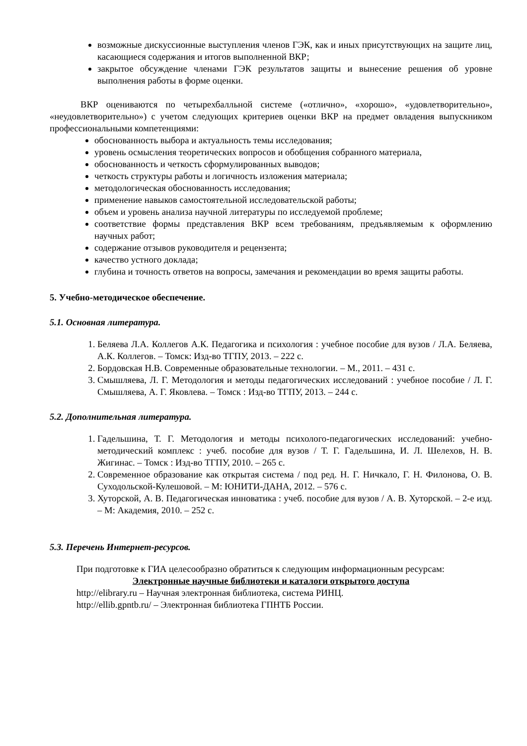возможные дискуссионные выступления членов ГЭК, как и иных присутствующих на защите лиц, касающиеся содержания и итогов выполненной ВКР;
закрытое обсуждение членами ГЭК результатов защиты и вынесение решения об уровне выполнения работы в форме оценки.
ВКР оцениваются по четырехбалльной системе («отлично», «хорошо», «удовлетворительно», «неудовлетворительно») с учетом следующих критериев оценки ВКР на предмет овладения выпускником профессиональными компетенциями:
обоснованность выбора и актуальность темы исследования;
уровень осмысления теоретических вопросов и обобщения собранного материала,
обоснованность и четкость сформулированных выводов;
четкость структуры работы и логичность изложения материала;
методологическая обоснованность исследования;
применение навыков самостоятельной исследовательской работы;
объем и уровень анализа научной литературы по исследуемой проблеме;
соответствие формы представления ВКР всем требованиям, предъявляемым к оформлению научных работ;
содержание отзывов руководителя и рецензента;
качество устного доклада;
глубина и точность ответов на вопросы, замечания и рекомендации во время защиты работы.
5. Учебно-методическое обеспечение.
5.1. Основная литература.
1. Беляева Л.А. Коллегов А.К. Педагогика и психология : учебное пособие для вузов / Л.А. Беляева, А.К. Коллегов. – Томск: Изд-во ТГПУ, 2013. – 222 с.
2. Бордовская Н.В. Современные образовательные технологии. – М., 2011. – 431 с.
3. Смышляева, Л. Г. Методология и методы педагогических исследований : учебное пособие / Л. Г. Смышляева, А. Г. Яковлева. – Томск : Изд-во ТГПУ, 2013. – 244 с.
5.2. Дополнительная литература.
1. Гадельшина, Т. Г. Методология и методы психолого-педагогических исследований: учебно-методический комплекс : учеб. пособие для вузов / Т. Г. Гадельшина, И. Л. Шелехов, Н. В. Жигинас. – Томск : Изд-во ТГПУ, 2010. – 265 с.
2. Современное образование как открытая система / под ред. Н. Г. Ничкало, Г. Н. Филонова, О. В. Суходольской-Кулешовой. – М: ЮНИТИ-ДАНА, 2012. – 576 с.
3. Хуторской, А. В. Педагогическая инноватика : учеб. пособие для вузов / А. В. Хуторской. – 2-е изд. – М: Академия, 2010. – 252 с.
5.3. Перечень Интернет-ресурсов.
При подготовке к ГИА целесообразно обратиться к следующим информационным ресурсам:
Электронные научные библиотеки и каталоги открытого доступа
http://elibrary.ru – Научная электронная библиотека, система РИНЦ.
http://ellib.gpntb.ru/ – Электронная библиотека ГПНТБ России.